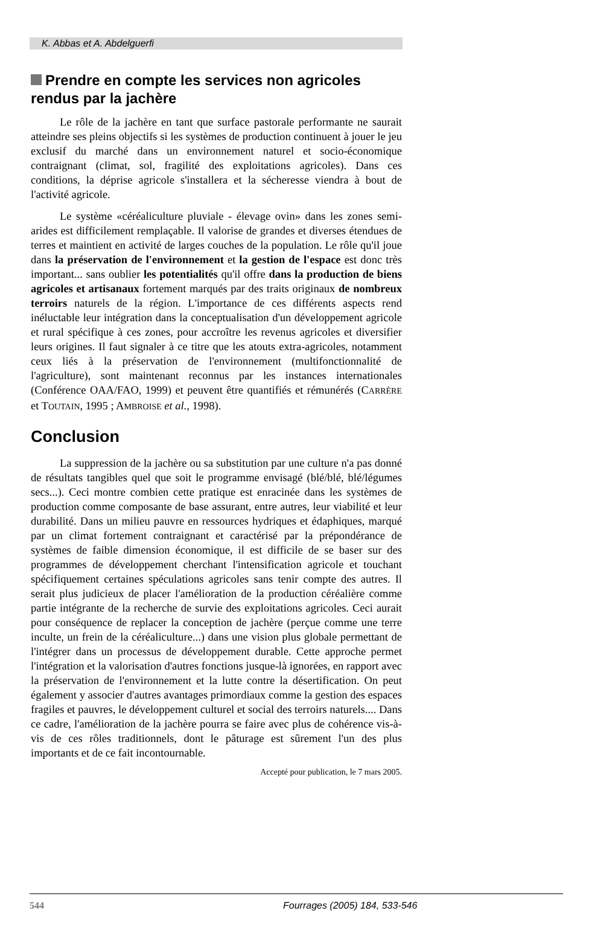K. Abbas et A. Abdelguerfi
Prendre en compte les services non agricoles rendus par la jachère
Le rôle de la jachère en tant que surface pastorale performante ne saurait atteindre ses pleins objectifs si les systèmes de production continuent à jouer le jeu exclusif du marché dans un environnement naturel et socio-économique contraignant (climat, sol, fragilité des exploitations agricoles). Dans ces conditions, la déprise agricole s'installera et la sécheresse viendra à bout de l'activité agricole.
Le système «céréaliculture pluviale - élevage ovin» dans les zones semi-arides est difficilement remplaçable. Il valorise de grandes et diverses étendues de terres et maintient en activité de larges couches de la population. Le rôle qu'il joue dans la préservation de l'environnement et la gestion de l'espace est donc très important... sans oublier les potentialités qu'il offre dans la production de biens agricoles et artisanaux fortement marqués par des traits originaux de nombreux terroirs naturels de la région. L'importance de ces différents aspects rend inéluctable leur intégration dans la conceptualisation d'un développement agricole et rural spécifique à ces zones, pour accroître les revenus agricoles et diversifier leurs origines. Il faut signaler à ce titre que les atouts extra-agricoles, notamment ceux liés à la préservation de l'environnement (multifonctionnalité de l'agriculture), sont maintenant reconnus par les instances internationales (Conférence OAA/FAO, 1999) et peuvent être quantifiés et rémunérés (CARRÈRE et TOUTAIN, 1995 ; AMBROISE et al., 1998).
Conclusion
La suppression de la jachère ou sa substitution par une culture n'a pas donné de résultats tangibles quel que soit le programme envisagé (blé/blé, blé/légumes secs...). Ceci montre combien cette pratique est enracinée dans les systèmes de production comme composante de base assurant, entre autres, leur viabilité et leur durabilité. Dans un milieu pauvre en ressources hydriques et édaphiques, marqué par un climat fortement contraignant et caractérisé par la prépondérance de systèmes de faible dimension économique, il est difficile de se baser sur des programmes de développement cherchant l'intensification agricole et touchant spécifiquement certaines spéculations agricoles sans tenir compte des autres. Il serait plus judicieux de placer l'amélioration de la production céréalière comme partie intégrante de la recherche de survie des exploitations agricoles. Ceci aurait pour conséquence de replacer la conception de jachère (perçue comme une terre inculte, un frein de la céréaliculture...) dans une vision plus globale permettant de l'intégrer dans un processus de développement durable. Cette approche permet l'intégration et la valorisation d'autres fonctions jusque-là ignorées, en rapport avec la préservation de l'environnement et la lutte contre la désertification. On peut également y associer d'autres avantages primordiaux comme la gestion des espaces fragiles et pauvres, le développement culturel et social des terroirs naturels.... Dans ce cadre, l'amélioration de la jachère pourra se faire avec plus de cohérence vis-à-vis de ces rôles traditionnels, dont le pâturage est sûrement l'un des plus importants et de ce fait incontournable.
Accepté pour publication, le 7 mars 2005.
544 Fourrages (2005) 184, 533-546